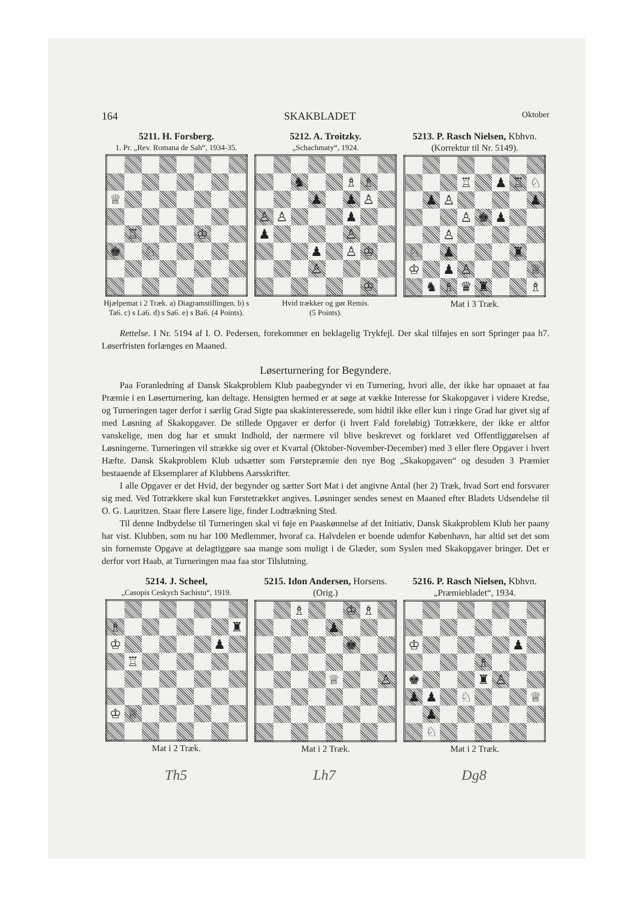164 SKAKBLADET Oktober
5211. H. Forsberg.
1. Pr. „Rev. Romana de Sah“, 1934-35.
| ♕ | | | | | | | |
| | ♖ | | | | ♔ | | |
| ♚ | | ♘ | | | | | |
Hjælpemat i 2 Træk. a) Diagramstillingen. b) s Ta6. c) s La6. d) s Sa6. e) s Ba6. (4 Points).
5212. A. Troitzky.
„Schachmaty“, 1924.
| | | ♞ | | | ♗ | ♗ | |
| | | | ♟ | | ♟ | ♙ | |
| ♙ | ♙ | | | | ♟ | | |
| ♟ | | | | | ♙ | | |
| | | | ♟ | | ♙ | ♔ | |
| | | | ♙ | | | | |
| | | | | | | ♔ | |
Hvid trækker og gør Remis.
(5 Points).
5213. P. Rasch Nielsen, Kbhvn.
(Korrektur til Nr. 5149).
| | | | ♖ | | ♟ | ♖ | ♘ |
| | ♟ | ♙ | | | | | ♟ |
| | | | ♙ | ♚ | ♟ | | |
| | | ♙ | | | | | |
| ♘ | | ♟ | | | | ♜ | |
| ♔ | | ♟ | ♙ | | | | ♕ |
| | ♞ | ♗ | ♛ | ♜ | | | ♗ |
Mat i 3 Træk.
Rettelse. I Nr. 5194 af I. O. Pedersen, forekommer en beklagelig Trykfejl. Der skal tilføjes en sort Springer paa h7. Løserfristen forlænges en Maaned.
Løserturnering for Begyndere.
Paa Foranledning af Dansk Skakproblem Klub paabegynder vi en Turnering, hvori alle, der ikke har opnaaet at faa Præmie i en Løserturnering, kan deltage. Hensigten hermed er at søge at vække Interesse for Skakopgaver i videre Kredse, og Turneringen tager derfor i særlig Grad Sigte paa skakinteresserede, som hidtil ikke eller kun i ringe Grad har givet sig af med Løsning af Skakopgaver. De stillede Opgaver er derfor (i hvert Fald foreløbig) Totrækkere, der ikke er altfor vanskelige, men dog har et smukt Indhold, der nærmere vil blive beskrevet og forklaret ved Offentliggørelsen af Løsningerne. Turneringen vil strække sig over et Kvartal (Oktober-November-December) med 3 eller flere Opgaver i hvert Hæfte. Dansk Skakproblem Klub udsætter som Førstepræmie den nye Bog „Skakopgaven“ og desuden 3 Præmier bestaaende af Eksemplarer af Klubbens Aarsskrifter.
I alle Opgaver er det Hvid, der begynder og sætter Sort Mat i det angivne Antal (her 2) Træk, hvad Sort end forsvarer sig med. Ved Totrækkere skal kun Førstetrækket angives. Løsninger sendes senest en Maaned efter Bladets Udsendelse til O. G. Lauritzen. Staar flere Løsere lige, finder Lodtrækning Sted.
Til denne Indbydelse til Turneringen skal vi føje en Paaskønnelse af det Initiativ, Dansk Skakproblem Klub her paany har vist. Klubben, som nu har 100 Medlemmer, hvoraf ca. Halvdelen er boende udenfor København, har altid set det som sin fornemste Opgave at delagtiggøre saa mange som muligt i de Glæder, som Syslen med Skakopgaver bringer. Det er derfor vort Haab, at Turneringen maa faa stor Tilslutning.
5214. J. Scheel,
„Casopis Ceskych Sachistu“, 1919.
| ♗ | | | | | | | ♜ |
| ♔ | | | | | | ♟ | |
| | ♖ | | | | | | |
| ♔ | ♕ | | | | | | |
Mat i 2 Træk.
5215. Idon Andersen, Horsens.
(Orig.)
| | | ♗ | | | ♔ | ♗ | |
| | | | | ♟ | | | |
| | | | | | ♚ | | |
| | | | | ♕ | | | ♙ |
Mat i 2 Træk.
5216. P. Rasch Nielsen, Kbhvn.
„Præmiebladet“, 1934.
| ♔ | | | | | | ♟ | |
| | | | | ♗ | | | |
| ♚ | | | | ♜ | ♙ | | |
| ♟ | ♟ | | ♘ | | | | ♕ |
| | ♟ | | | | | | |
| | ♘ | | | | | | |
Mat i 2 Træk.
Th5 Lh7 Dg8